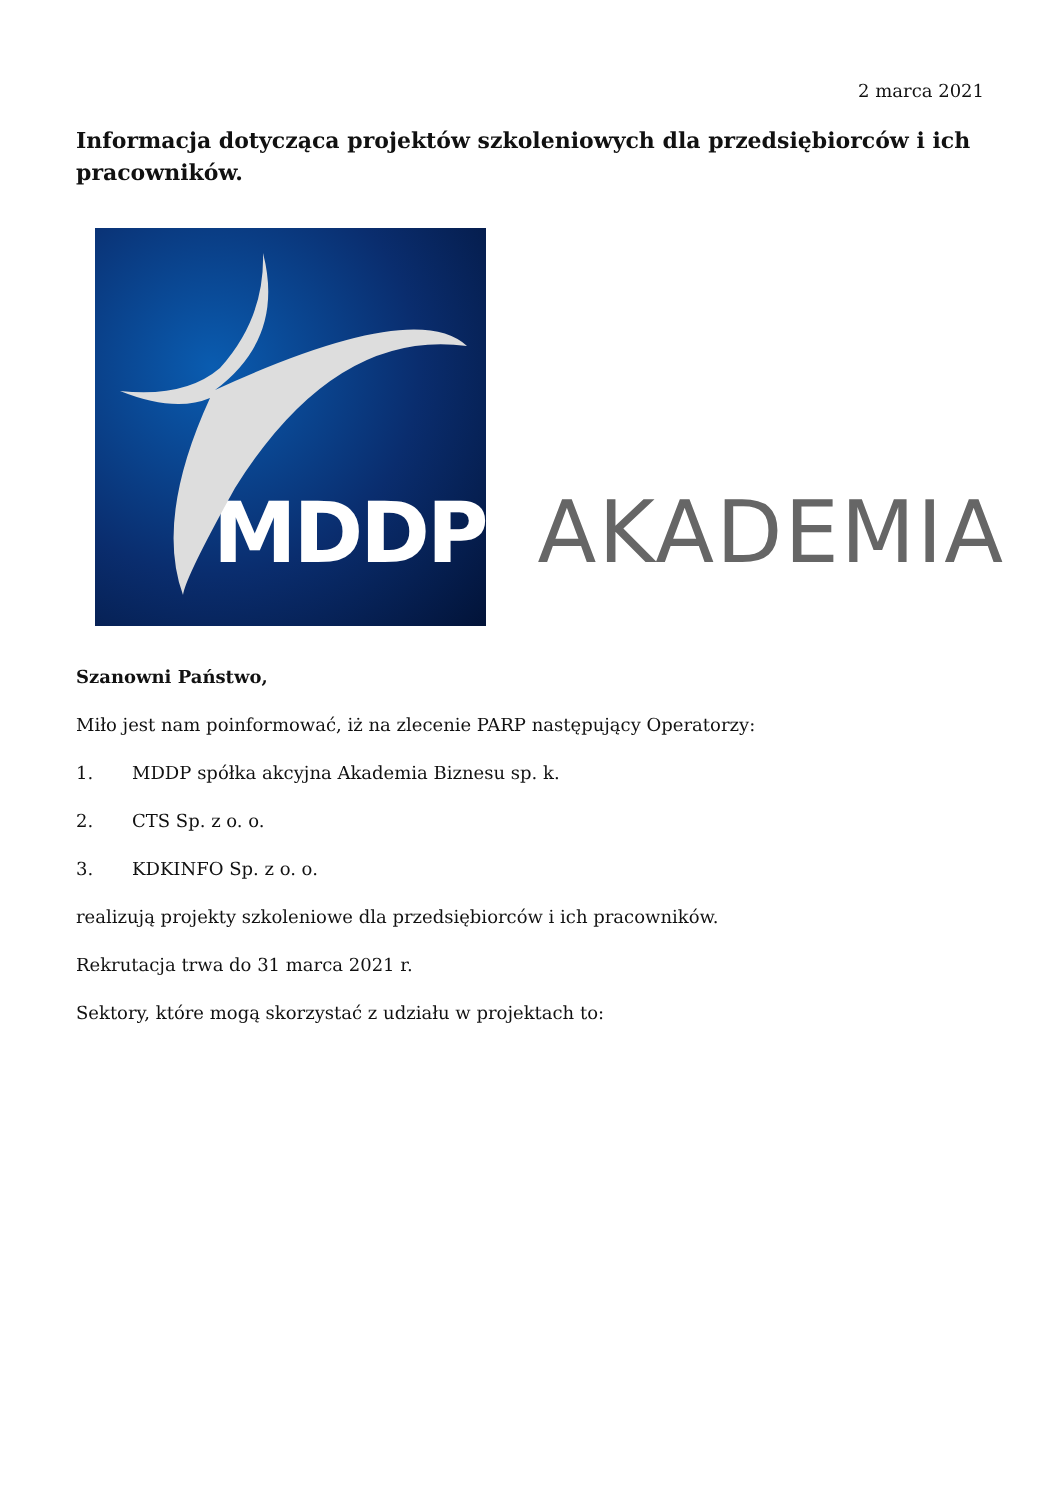2 marca 2021
Informacja dotycząca projektów szkoleniowych dla przedsiębiorców i ich pracowników.
MDDP
AKADEMIA
Szanowni Państwo,
Miło jest nam poinformować, iż na zlecenie PARP następujący Operatorzy:
1. MDDP spółka akcyjna Akademia Biznesu sp. k.
2. CTS Sp. z o. o.
3. KDKINFO Sp. z o. o.
realizują projekty szkoleniowe dla przedsiębiorców i ich pracowników.
Rekrutacja trwa do 31 marca 2021 r.
Sektory, które mogą skorzystać z udziału w projektach to: